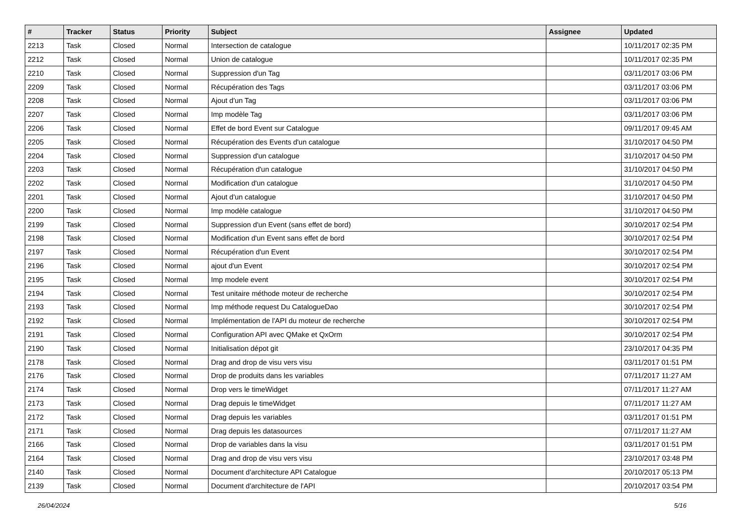| # | Tracker | Status | Priority | Subject | Assignee | Updated |
| --- | --- | --- | --- | --- | --- | --- |
| 2213 | Task | Closed | Normal | Intersection de catalogue | | 10/11/2017 02:35 PM |
| 2212 | Task | Closed | Normal | Union de catalogue | | 10/11/2017 02:35 PM |
| 2210 | Task | Closed | Normal | Suppression d'un Tag | | 03/11/2017 03:06 PM |
| 2209 | Task | Closed | Normal | Récupération des Tags | | 03/11/2017 03:06 PM |
| 2208 | Task | Closed | Normal | Ajout d'un Tag | | 03/11/2017 03:06 PM |
| 2207 | Task | Closed | Normal | Imp modèle Tag | | 03/11/2017 03:06 PM |
| 2206 | Task | Closed | Normal | Effet de bord Event sur Catalogue | | 09/11/2017 09:45 AM |
| 2205 | Task | Closed | Normal | Récupération des Events d'un catalogue | | 31/10/2017 04:50 PM |
| 2204 | Task | Closed | Normal | Suppression d'un catalogue | | 31/10/2017 04:50 PM |
| 2203 | Task | Closed | Normal | Récupération d'un catalogue | | 31/10/2017 04:50 PM |
| 2202 | Task | Closed | Normal | Modification d'un catalogue | | 31/10/2017 04:50 PM |
| 2201 | Task | Closed | Normal | Ajout d'un catalogue | | 31/10/2017 04:50 PM |
| 2200 | Task | Closed | Normal | Imp modèle catalogue | | 31/10/2017 04:50 PM |
| 2199 | Task | Closed | Normal | Suppression d'un Event (sans effet de bord) | | 30/10/2017 02:54 PM |
| 2198 | Task | Closed | Normal | Modification d'un Event sans effet de bord | | 30/10/2017 02:54 PM |
| 2197 | Task | Closed | Normal | Récupération d'un Event | | 30/10/2017 02:54 PM |
| 2196 | Task | Closed | Normal | ajout d'un Event | | 30/10/2017 02:54 PM |
| 2195 | Task | Closed | Normal | Imp modele event | | 30/10/2017 02:54 PM |
| 2194 | Task | Closed | Normal | Test unitaire méthode moteur de recherche | | 30/10/2017 02:54 PM |
| 2193 | Task | Closed | Normal | Imp méthode request Du CatalogueDao | | 30/10/2017 02:54 PM |
| 2192 | Task | Closed | Normal | Implémentation de l'API du moteur de recherche | | 30/10/2017 02:54 PM |
| 2191 | Task | Closed | Normal | Configuration API avec QMake et QxOrm | | 30/10/2017 02:54 PM |
| 2190 | Task | Closed | Normal | Initialisation dépot git | | 23/10/2017 04:35 PM |
| 2178 | Task | Closed | Normal | Drag and drop de visu vers visu | | 03/11/2017 01:51 PM |
| 2176 | Task | Closed | Normal | Drop de produits dans les variables | | 07/11/2017 11:27 AM |
| 2174 | Task | Closed | Normal | Drop vers le timeWidget | | 07/11/2017 11:27 AM |
| 2173 | Task | Closed | Normal | Drag depuis le timeWidget | | 07/11/2017 11:27 AM |
| 2172 | Task | Closed | Normal | Drag depuis les variables | | 03/11/2017 01:51 PM |
| 2171 | Task | Closed | Normal | Drag depuis les datasources | | 07/11/2017 11:27 AM |
| 2166 | Task | Closed | Normal | Drop de variables dans la visu | | 03/11/2017 01:51 PM |
| 2164 | Task | Closed | Normal | Drag and drop de visu vers visu | | 23/10/2017 03:48 PM |
| 2140 | Task | Closed | Normal | Document d'architecture API Catalogue | | 20/10/2017 05:13 PM |
| 2139 | Task | Closed | Normal | Document d'architecture de l'API | | 20/10/2017 03:54 PM |
26/04/2024 5/16